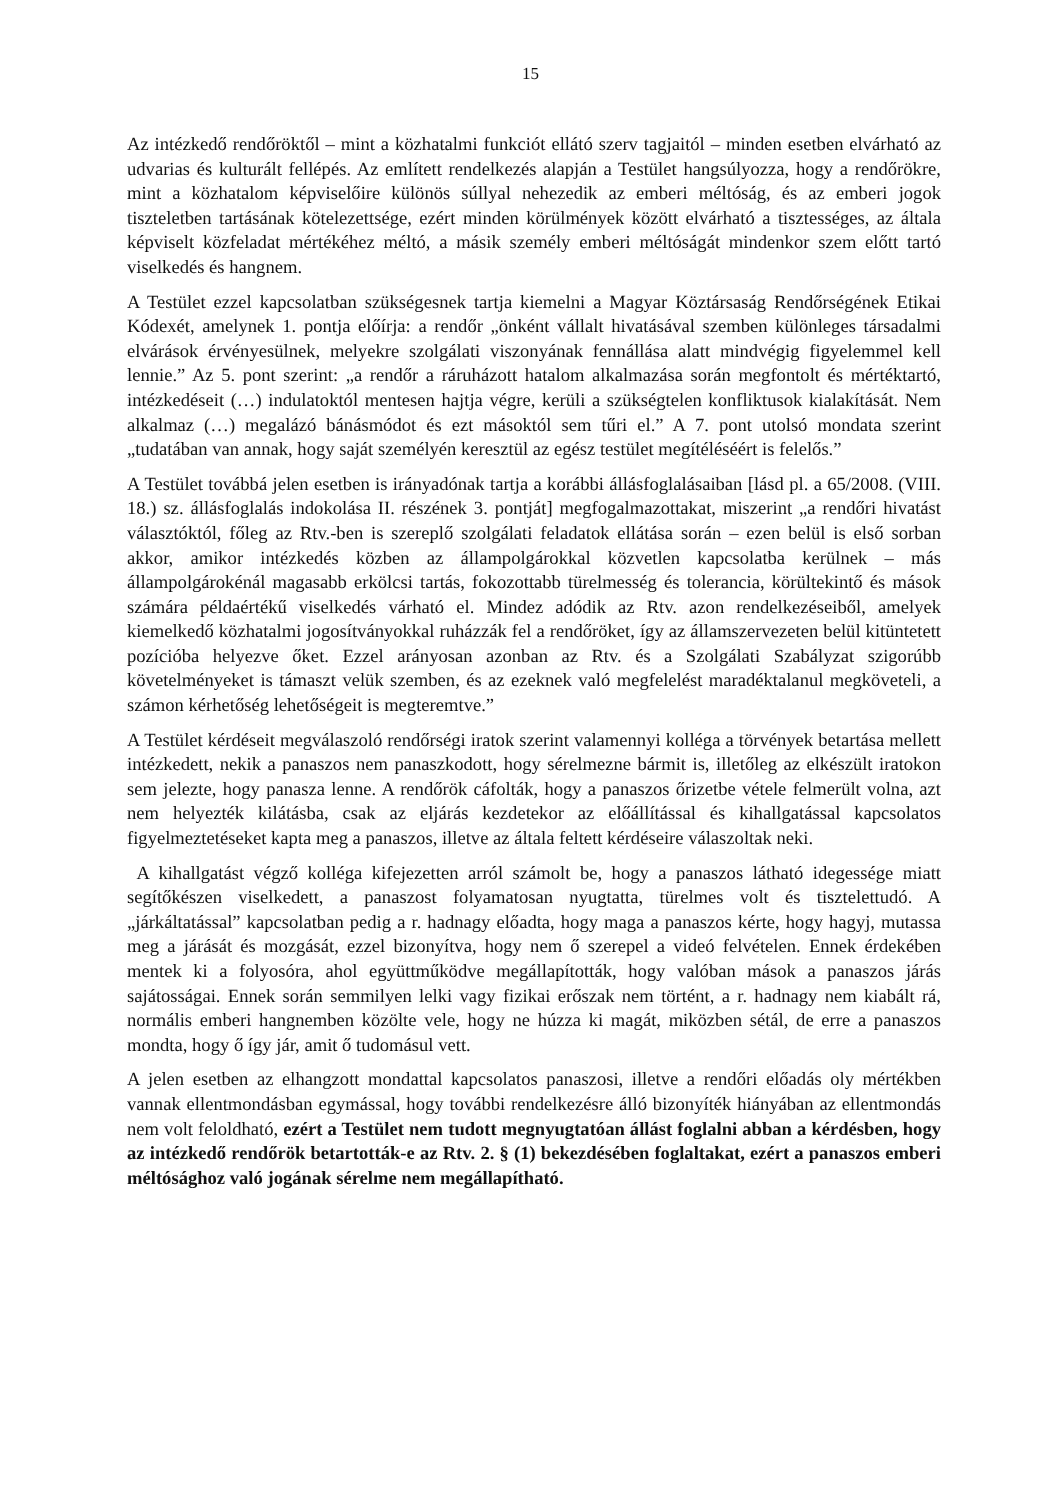15
Az intézkedő rendőröktől – mint a közhatalmi funkciót ellátó szerv tagjaitól – minden esetben elvárható az udvarias és kulturált fellépés. Az említett rendelkezés alapján a Testület hangsúlyozza, hogy a rendőrökre, mint a közhatalom képviselőire különös súllyal nehezedik az emberi méltóság, és az emberi jogok tiszteletben tartásának kötelezettsége, ezért minden körülmények között elvárható a tisztességes, az általa képviselt közfeladat mértékéhez méltó, a másik személy emberi méltóságát mindenkor szem előtt tartó viselkedés és hangnem.
A Testület ezzel kapcsolatban szükségesnek tartja kiemelni a Magyar Köztársaság Rendőrségének Etikai Kódexét, amelynek 1. pontja előírja: a rendőr „önként vállalt hivatásával szemben különleges társadalmi elvárások érvényesülnek, melyekre szolgálati viszonyának fennállása alatt mindvégig figyelemmel kell lennie.” Az 5. pont szerint: „a rendőr a ráruházott hatalom alkalmazása során megfontolt és mértéktartó, intézkedéseit (…) indulatoktól mentesen hajtja végre, kerüli a szükségtelen konfliktusok kialakítását. Nem alkalmaz (…) megalázó bánásmódot és ezt másoktól sem tűri el.” A 7. pont utolsó mondata szerint „tudatában van annak, hogy saját személyén keresztül az egész testület megítéléséért is felelős.”
A Testület továbbá jelen esetben is irányadónak tartja a korábbi állásfoglalásaiban [lásd pl. a 65/2008. (VIII. 18.) sz. állásfoglalás indokolása II. részének 3. pontját] megfogalmazottakat, miszerint „a rendőri hivatást választóktól, főleg az Rtv.-ben is szereplő szolgálati feladatok ellátása során – ezen belül is első sorban akkor, amikor intézkedés közben az állampolgárokkal közvetlen kapcsolatba kerülnek – más állampolgárokénál magasabb erkölcsi tartás, fokozottabb türelmesség és tolerancia, körültekintő és mások számára példaértékű viselkedés várható el. Mindez adódik az Rtv. azon rendelkezéseiből, amelyek kiemelkedő közhatalmi jogosítványokkal ruházzák fel a rendőröket, így az államszervezeten belül kitüntetett pozícióba helyezve őket. Ezzel arányosan azonban az Rtv. és a Szolgálati Szabályzat szigorúbb követelményeket is támaszt velük szemben, és az ezeknek való megfelelést maradéktalanul megköveteli, a számon kérhetőség lehetőségeit is megteremtve.”
A Testület kérdéseit megválaszoló rendőrségi iratok szerint valamennyi kolléga a törvények betartása mellett intézkedett, nekik a panaszos nem panaszkodott, hogy sérelmezne bármit is, illetőleg az elkészült iratokon sem jelezte, hogy panasza lenne. A rendőrök cáfolták, hogy a panaszos őrizetbe vétele felmerült volna, azt nem helyezték kilátásba, csak az eljárás kezdetekor az előállítással és kihallgatással kapcsolatos figyelmeztetéseket kapta meg a panaszos, illetve az általa feltett kérdéseire válaszoltak neki.
A kihallgatást végző kolléga kifejezetten arról számolt be, hogy a panaszos látható idegessége miatt segítőkészen viselkedett, a panaszost folyamatosan nyugtatta, türelmes volt és tisztelettudó. A „járkáltatással” kapcsolatban pedig a r. hadnagy előadta, hogy maga a panaszos kérte, hogy hagyj, mutassa meg a járását és mozgását, ezzel bizonyítva, hogy nem ő szerepel a videó felvételen. Ennek érdekében mentek ki a folyosóra, ahol együttműködve megállapították, hogy valóban mások a panaszos járás sajátosságai. Ennek során semmilyen lelki vagy fizikai erőszak nem történt, a r. hadnagy nem kiabált rá, normális emberi hangnemben közölte vele, hogy ne húzza ki magát, miközben sétál, de erre a panaszos mondta, hogy ő így jár, amit ő tudomásul vett.
A jelen esetben az elhangzott mondattal kapcsolatos panaszosi, illetve a rendőri előadás oly mértékben vannak ellentmondásban egymással, hogy további rendelkezésre álló bizonyíték hiányában az ellentmondás nem volt feloldható, ezért a Testület nem tudott megnyugtatóan állást foglalni abban a kérdésben, hogy az intézkedő rendőrök betartották-e az Rtv. 2. § (1) bekezdésében foglaltakat, ezért a panaszos emberi méltósághoz való jogának sérelme nem megállapítható.